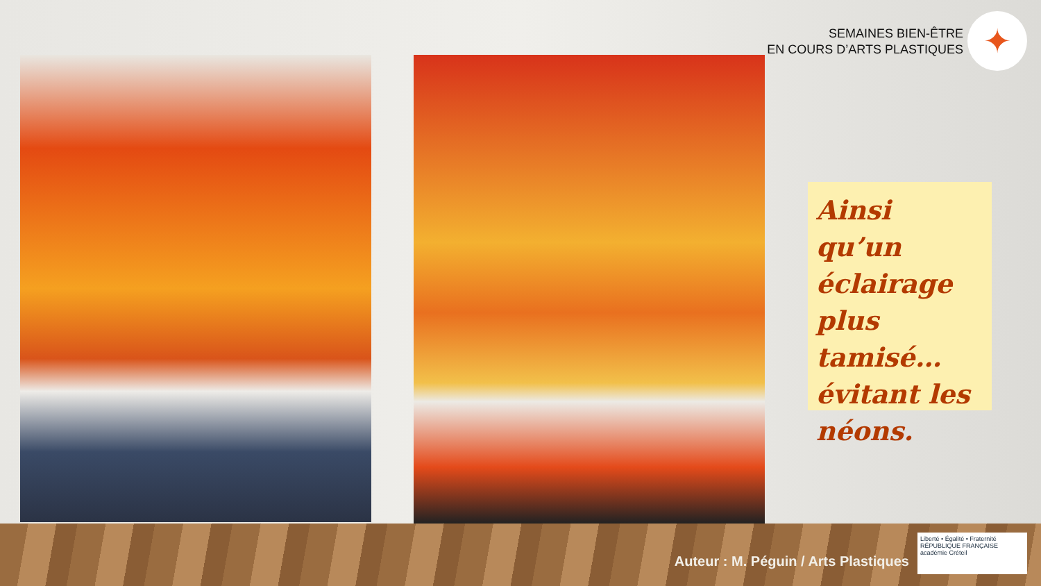SEMAINES BIEN-ÊTRE
EN COURS D’ARTS PLASTIQUES
✦
Ainsi qu’un éclairage plus tamisé… évitant les néons.
Auteur : M. Péguin / Arts Plastiques
Liberté • Égalité • Fraternité
RÉPUBLIQUE FRANÇAISE
académie Créteil